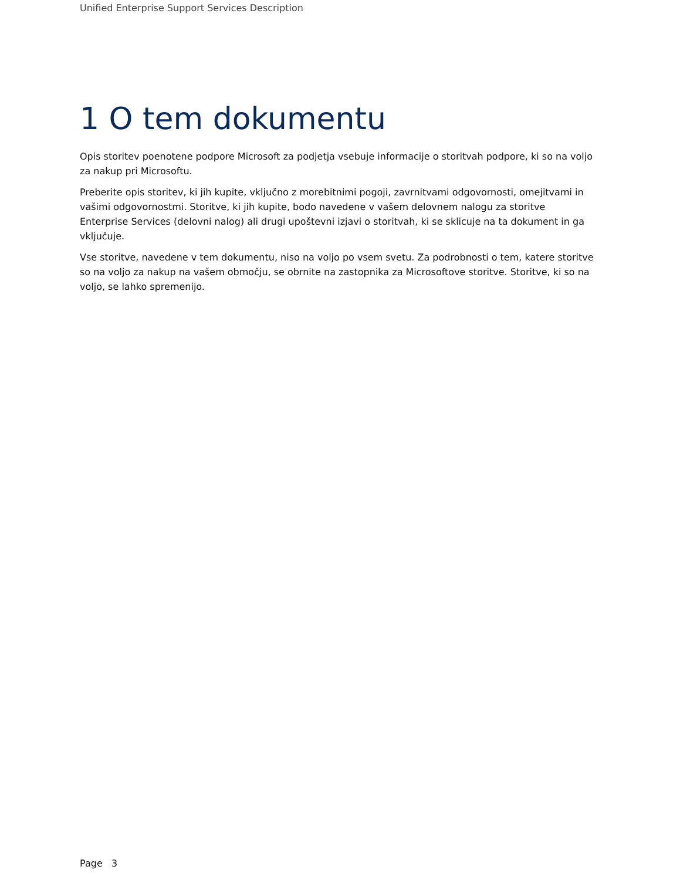Unified Enterprise Support Services Description
1 O tem dokumentu
Opis storitev poenotene podpore Microsoft za podjetja vsebuje informacije o storitvah podpore, ki so na voljo za nakup pri Microsoftu.
Preberite opis storitev, ki jih kupite, vključno z morebitnimi pogoji, zavrnitvami odgovornosti, omejitvami in vašimi odgovornostmi. Storitve, ki jih kupite, bodo navedene v vašem delovnem nalogu za storitve Enterprise Services (delovni nalog) ali drugi upoštevni izjavi o storitvah, ki se sklicuje na ta dokument in ga vključuje.
Vse storitve, navedene v tem dokumentu, niso na voljo po vsem svetu. Za podrobnosti o tem, katere storitve so na voljo za nakup na vašem območju, se obrnite na zastopnika za Microsoftove storitve. Storitve, ki so na voljo, se lahko spremenijo.
Page 3